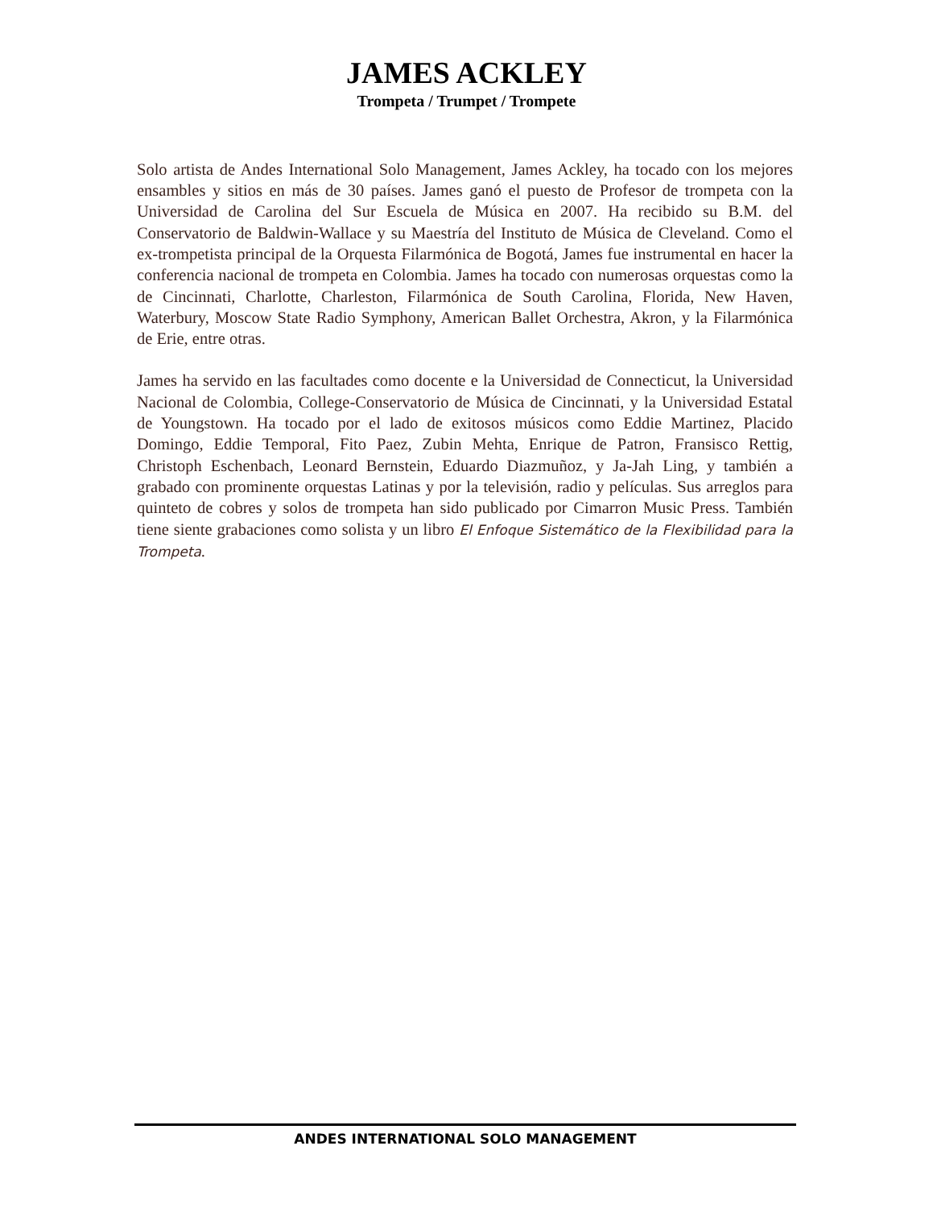JAMES ACKLEY
Trompeta / Trumpet / Trompete
Solo artista de Andes International Solo Management, James Ackley, ha tocado con los mejores ensambles y sitios en más de 30 países. James ganó el puesto de Profesor de trompeta con la Universidad de Carolina del Sur Escuela de Música en 2007. Ha recibido su B.M. del Conservatorio de Baldwin-Wallace y su Maestría del Instituto de Música de Cleveland. Como el ex-trompetista principal de la Orquesta Filarmónica de Bogotá, James fue instrumental en hacer la conferencia nacional de trompeta en Colombia. James ha tocado con numerosas orquestas como la de Cincinnati, Charlotte, Charleston, Filarmónica de South Carolina, Florida, New Haven, Waterbury, Moscow State Radio Symphony, American Ballet Orchestra, Akron, y la Filarmónica de Erie, entre otras.
James ha servido en las facultades como docente e la Universidad de Connecticut, la Universidad Nacional de Colombia, College-Conservatorio de Música de Cincinnati, y la Universidad Estatal de Youngstown. Ha tocado por el lado de exitosos músicos como Eddie Martinez, Placido Domingo, Eddie Temporal, Fito Paez, Zubin Mehta, Enrique de Patron, Fransisco Rettig, Christoph Eschenbach, Leonard Bernstein, Eduardo Diazmuñoz, y Ja-Jah Ling, y también a grabado con prominente orquestas Latinas y por la televisión, radio y películas. Sus arreglos para quinteto de cobres y solos de trompeta han sido publicado por Cimarron Music Press. También tiene siente grabaciones como solista y un libro El Enfoque Sistemático de la Flexibilidad para la Trompeta.
ANDES INTERNATIONAL SOLO MANAGEMENT